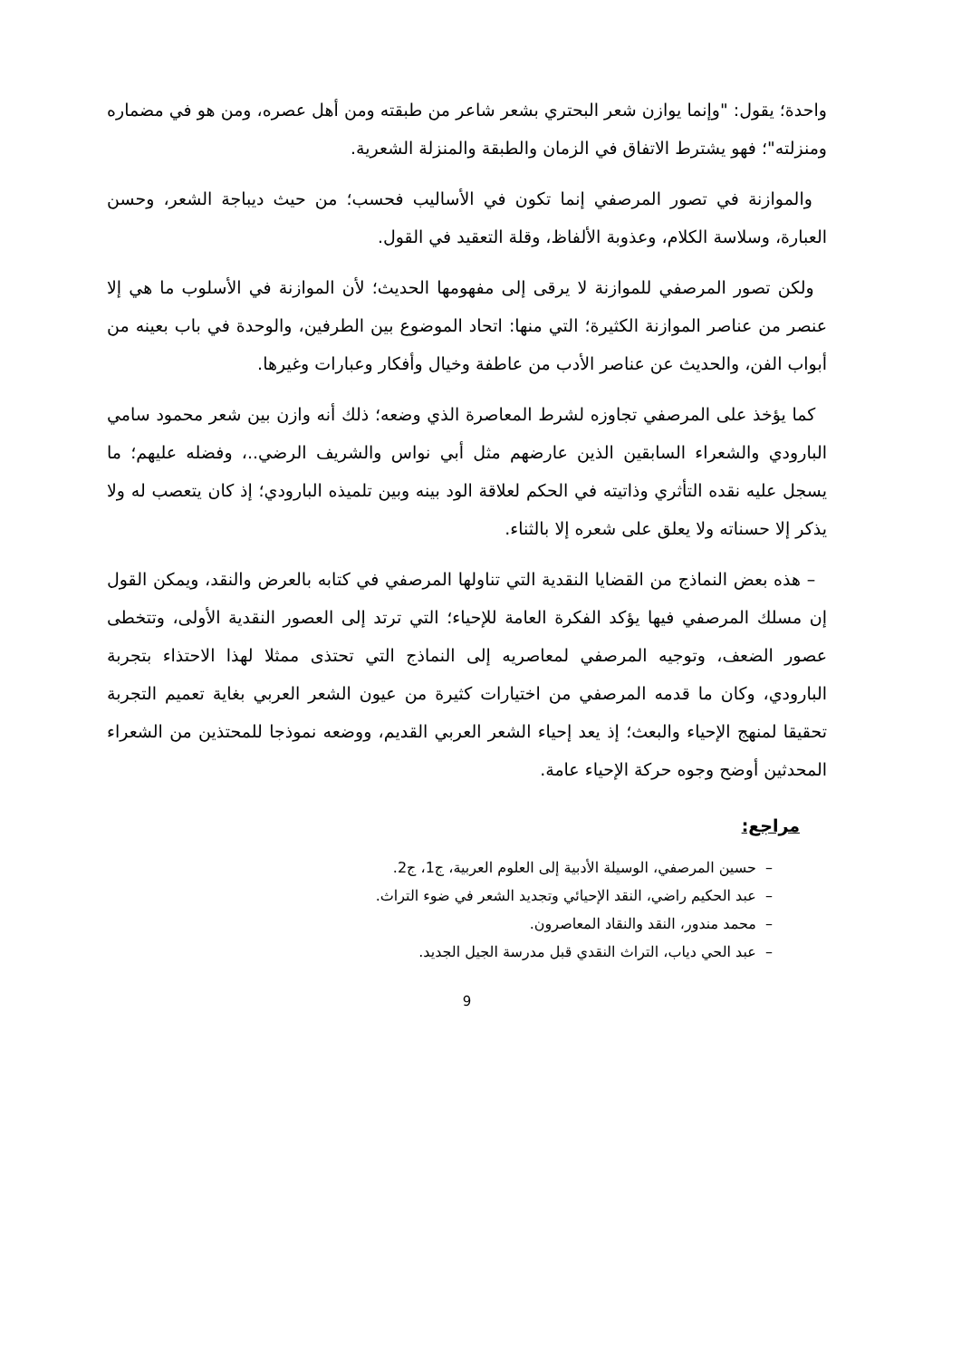واحدة؛ يقول: "وإنما يوازن شعر البحتري بشعر شاعر من طبقته ومن أهل عصره، ومن هو في مضماره ومنزلته"؛ فهو يشترط الاتفاق في الزمان والطبقة والمنزلة الشعرية.
والموازنة في تصور المرصفي إنما تكون في الأساليب فحسب؛ من حيث ديباجة الشعر، وحسن العبارة، وسلاسة الكلام، وعذوبة الألفاظ، وقلة التعقيد في القول.
ولكن تصور المرصفي للموازنة لا يرقى إلى مفهومها الحديث؛ لأن الموازنة في الأسلوب ما هي إلا عنصر من عناصر الموازنة الكثيرة؛ التي منها: اتحاد الموضوع بين الطرفين، والوحدة في باب بعينه من أبواب الفن، والحديث عن عناصر الأدب من عاطفة وخيال وأفكار وعبارات وغيرها.
كما يؤخذ على المرصفي تجاوزه لشرط المعاصرة الذي وضعه؛ ذلك أنه وازن بين شعر محمود سامي البارودي والشعراء السابقين الذين عارضهم مثل أبي نواس والشريف الرضي..، وفضله عليهم؛ ما يسجل عليه نقده التأثري وذاتيته في الحكم لعلاقة الود بينه وبين تلميذه البارودي؛ إذ كان يتعصب له ولا يذكر إلا حسناته ولا يعلق على شعره إلا بالثناء.
– هذه بعض النماذج من القضايا النقدية التي تناولها المرصفي في كتابه بالعرض والنقد، ويمكن القول إن مسلك المرصفي فيها يؤكد الفكرة العامة للإحياء؛ التي ترتد إلى العصور النقدية الأولى، وتتخطى عصور الضعف، وتوجيه المرصفي لمعاصريه إلى النماذج التي تحتذى ممثلا لهذا الاحتذاء بتجربة البارودي، وكان ما قدمه المرصفي من اختيارات كثيرة من عيون الشعر العربي بغاية تعميم التجربة تحقيقا لمنهج الإحياء والبعث؛ إذ يعد إحياء الشعر العربي القديم، ووضعه نموذجا للمحتذين من الشعراء المحدثين أوضح وجوه حركة الإحياء عامة.
مراجع:
– حسين المرصفي، الوسيلة الأدبية إلى العلوم العربية، ج1، ج2.
– عبد الحكيم راضي، النقد الإحيائي وتجديد الشعر في ضوء التراث.
– محمد مندور، النقد والنقاد المعاصرون.
– عبد الحي دياب، التراث النقدي قبل مدرسة الجيل الجديد.
9